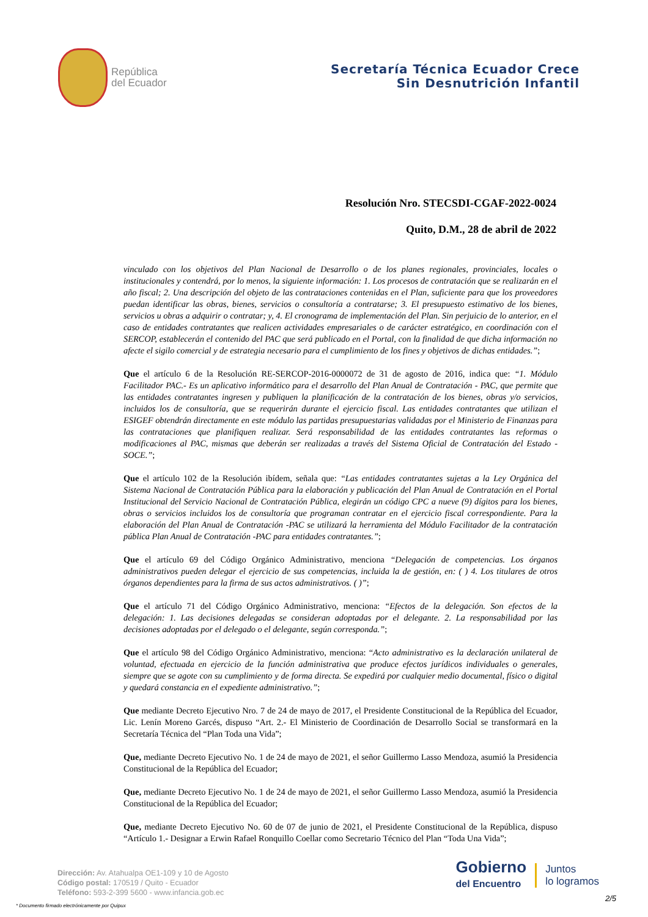República
del Ecuador
Secretaría Técnica Ecuador Crece
Sin Desnutrición Infantil
Resolución Nro. STECSDI-CGAF-2022-0024
Quito, D.M., 28 de abril de 2022
vinculado con los objetivos del Plan Nacional de Desarrollo o de los planes regionales, provinciales, locales o institucionales y contendrá, por lo menos, la siguiente información: 1. Los procesos de contratación que se realizarán en el año fiscal; 2. Una descripción del objeto de las contrataciones contenidas en el Plan, suficiente para que los proveedores puedan identificar las obras, bienes, servicios o consultoría a contratarse; 3. El presupuesto estimativo de los bienes, servicios u obras a adquirir o contratar; y, 4. El cronograma de implementación del Plan. Sin perjuicio de lo anterior, en el caso de entidades contratantes que realicen actividades empresariales o de carácter estratégico, en coordinación con el SERCOP, establecerán el contenido del PAC que será publicado en el Portal, con la finalidad de que dicha información no afecte el sigilo comercial y de estrategia necesario para el cumplimiento de los fines y objetivos de dichas entidades.”;
Que el artículo 6 de la Resolución RE-SERCOP-2016-0000072 de 31 de agosto de 2016, indica que: “1. Módulo Facilitador PAC.- Es un aplicativo informático para el desarrollo del Plan Anual de Contratación - PAC, que permite que las entidades contratantes ingresen y publiquen la planificación de la contratación de los bienes, obras y/o servicios, incluidos los de consultoría, que se requerirán durante el ejercicio fiscal. Las entidades contratantes que utilizan el ESIGEF obtendrán directamente en este módulo las partidas presupuestarias validadas por el Ministerio de Finanzas para las contrataciones que planifiquen realizar. Será responsabilidad de las entidades contratantes las reformas o modificaciones al PAC, mismas que deberán ser realizadas a través del Sistema Oficial de Contratación del Estado - SOCE.”;
Que el artículo 102 de la Resolución ibídem, señala que: “Las entidades contratantes sujetas a la Ley Orgánica del Sistema Nacional de Contratación Pública para la elaboración y publicación del Plan Anual de Contratación en el Portal Institucional del Servicio Nacional de Contratación Pública, elegirán un código CPC a nueve (9) dígitos para los bienes, obras o servicios incluidos los de consultoría que programan contratar en el ejercicio fiscal correspondiente. Para la elaboración del Plan Anual de Contratación -PAC se utilizará la herramienta del Módulo Facilitador de la contratación pública Plan Anual de Contratación -PAC para entidades contratantes.”;
Que el artículo 69 del Código Orgánico Administrativo, menciona “Delegación de competencias. Los órganos administrativos pueden delegar el ejercicio de sus competencias, incluida la de gestión, en: ( ) 4. Los titulares de otros órganos dependientes para la firma de sus actos administrativos. ( )”;
Que el artículo 71 del Código Orgánico Administrativo, menciona: “Efectos de la delegación. Son efectos de la delegación: 1. Las decisiones delegadas se consideran adoptadas por el delegante. 2. La responsabilidad por las decisiones adoptadas por el delegado o el delegante, según corresponda.”;
Que el artículo 98 del Código Orgánico Administrativo, menciona: “Acto administrativo es la declaración unilateral de voluntad, efectuada en ejercicio de la función administrativa que produce efectos jurídicos individuales o generales, siempre que se agote con su cumplimiento y de forma directa. Se expedirá por cualquier medio documental, físico o digital y quedará constancia en el expediente administrativo.”;
Que mediante Decreto Ejecutivo Nro. 7 de 24 de mayo de 2017, el Presidente Constitucional de la República del Ecuador, Lic. Lenín Moreno Garcés, dispuso “Art. 2.- El Ministerio de Coordinación de Desarrollo Social se transformará en la Secretaría Técnica del “Plan Toda una Vida”;
Que, mediante Decreto Ejecutivo No. 1 de 24 de mayo de 2021, el señor Guillermo Lasso Mendoza, asumió la Presidencia Constitucional de la República del Ecuador;
Que, mediante Decreto Ejecutivo No. 1 de 24 de mayo de 2021, el señor Guillermo Lasso Mendoza, asumió la Presidencia Constitucional de la República del Ecuador;
Que, mediante Decreto Ejecutivo No. 60 de 07 de junio de 2021, el Presidente Constitucional de la República, dispuso “Artículo 1.- Designar a Erwin Rafael Ronquillo Coellar como Secretario Técnico del Plan “Toda Una Vida”;
Dirección: Av. Atahualpa OE1-109 y 10 de Agosto
Código postal: 170519 / Quito - Ecuador
Teléfono: 593-2-399 5600 - www.infancia.gob.ec
Gobierno
del Encuentro
Juntos
lo logramos
* Documento firmado electrónicamente por Quipux
2/5